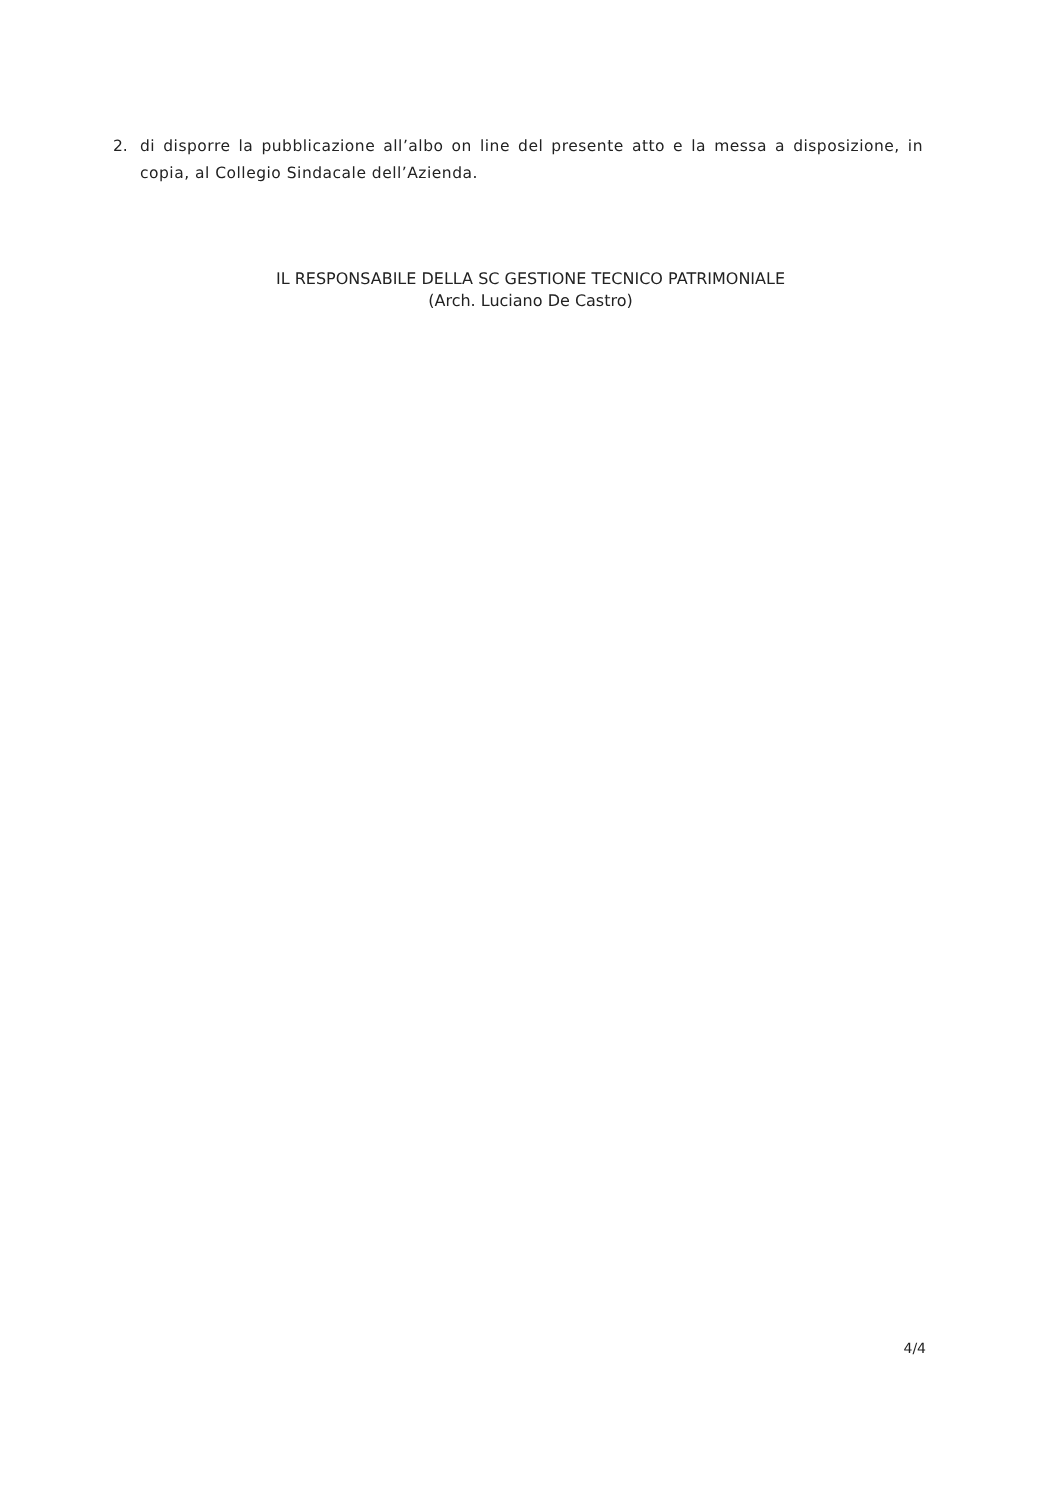2. di disporre la pubblicazione all’albo on line del presente atto e la messa a disposizione, in copia, al Collegio Sindacale dell’Azienda.
IL RESPONSABILE DELLA SC GESTIONE TECNICO PATRIMONIALE
(Arch. Luciano De Castro)
4/4